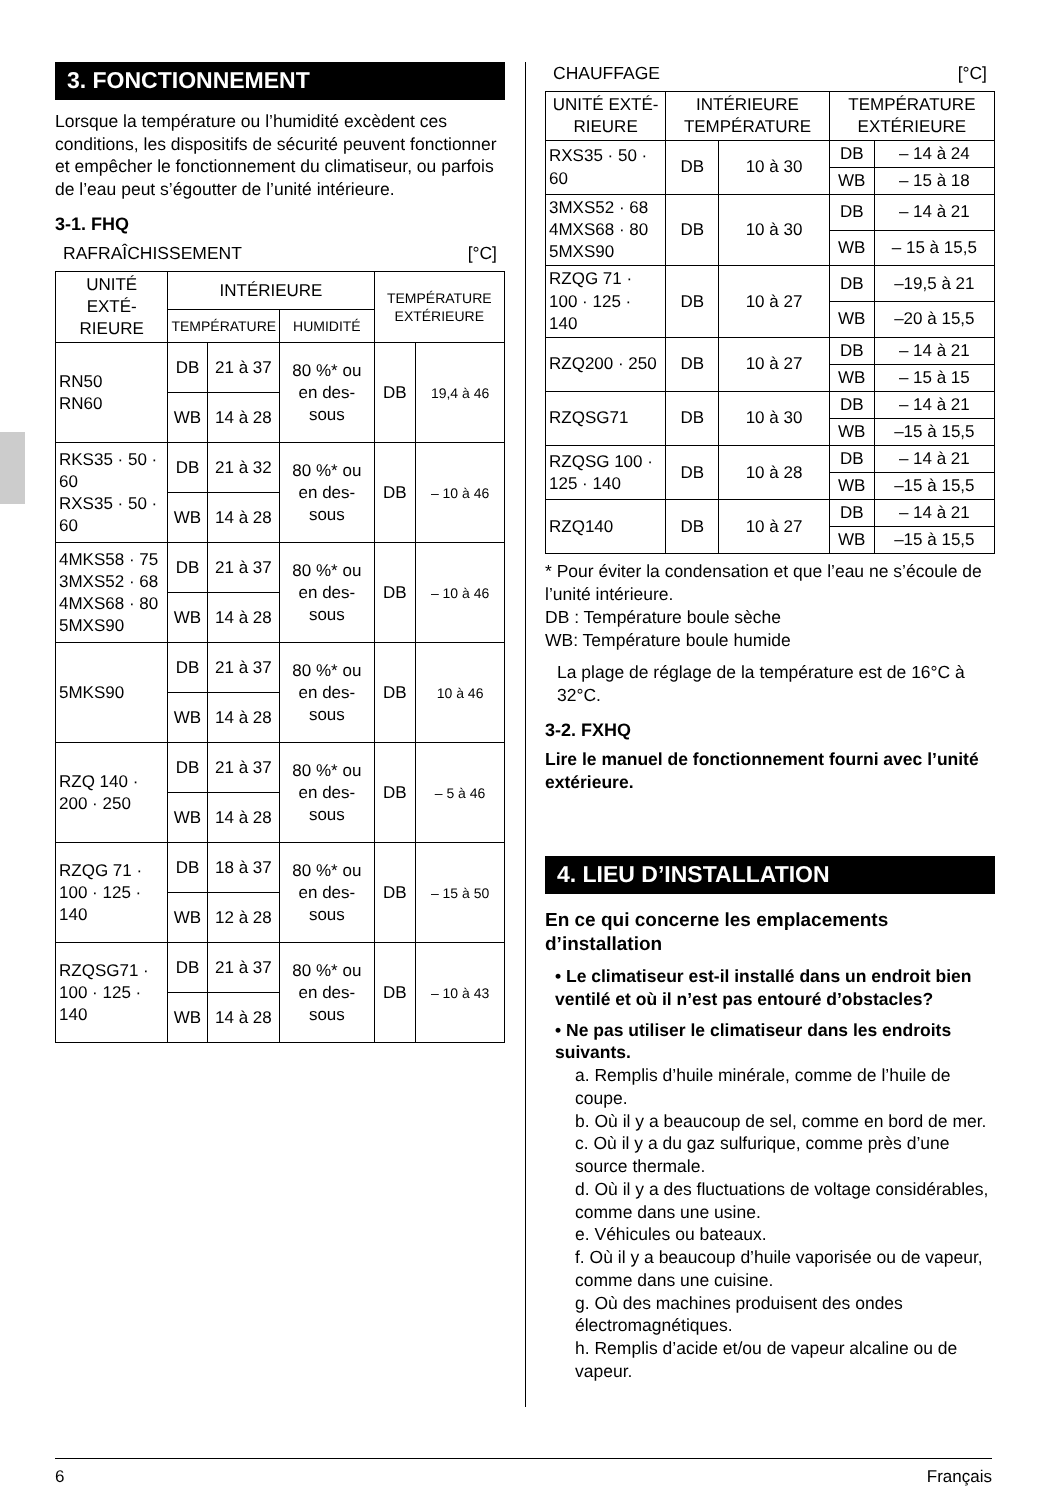3. FONCTIONNEMENT
Lorsque la température ou l’humidité excèdent ces conditions, les dispositifs de sécurité peuvent fonctionner et empêcher le fonctionnement du climatiseur, ou parfois de l’eau peut s’égoutter de l’unité intérieure.
3-1. FHQ
RAFRAÎCHISSEMENT [°C]
| UNITÉ EXTÉ-RIEURE | INTÉRIEURE | | | TEMPÉRATURE EXTÉRIEURE | |
| --- | --- | --- | --- | --- | --- |
| | TEMPÉRATURE | | HUMIDITÉ | | |
| RN50 RN60 | DB | 21 à 37 | 80 %* ou en des-sous | DB | 19,4 à 46 |
| | WB | 14 à 28 | | | |
| RKS35 · 50 · 60 RXS35 · 50 · 60 | DB | 21 à 32 | 80 %* ou en des-sous | DB | – 10 à 46 |
| | WB | 14 à 28 | | | |
| 4MKS58 · 75 3MXS52 · 68 4MXS68 · 80 5MXS90 | DB | 21 à 37 | 80 %* ou en des-sous | DB | – 10 à 46 |
| | WB | 14 à 28 | | | |
| 5MKS90 | DB | 21 à 37 | 80 %* ou en des-sous | DB | 10 à 46 |
| | WB | 14 à 28 | | | |
| RZQ 140 · 200 · 250 | DB | 21 à 37 | 80 %* ou en des-sous | DB | – 5 à 46 |
| | WB | 14 à 28 | | | |
| RZQG 71 · 100 · 125 · 140 | DB | 18 à 37 | 80 %* ou en des-sous | DB | – 15 à 50 |
| | WB | 12 à 28 | | | |
| RZQSG71 · 100 · 125 · 140 | DB | 21 à 37 | 80 %* ou en des-sous | DB | – 10 à 43 |
| | WB | 14 à 28 | | | |
CHAUFFAGE [°C]
| UNITÉ EXTÉ-RIEURE | INTÉRIEURE TEMPÉRATURE | | TEMPÉRATURE EXTÉRIEURE | |
| --- | --- | --- | --- | --- |
| RXS35 · 50 · 60 | DB | 10 à 30 | DB | – 14 à 24 |
| | | | WB | – 15 à 18 |
| 3MXS52 · 68 4MXS68 · 80 5MXS90 | DB | 10 à 30 | DB | – 14 à 21 |
| | | | WB | – 15 à 15,5 |
| RZQG 71 · 100 · 125 · 140 | DB | 10 à 27 | DB | –19,5 à 21 |
| | | | WB | –20 à 15,5 |
| RZQ200 · 250 | DB | 10 à 27 | DB | – 14 à 21 |
| | | | WB | – 15 à 15 |
| RZQSG71 | DB | 10 à 30 | DB | – 14 à 21 |
| | | | WB | –15 à 15,5 |
| RZQSG 100 · 125 · 140 | DB | 10 à 28 | DB | – 14 à 21 |
| | | | WB | –15 à 15,5 |
| RZQ140 | DB | 10 à 27 | DB | – 14 à 21 |
| | | | WB | –15 à 15,5 |
* Pour éviter la condensation et que l’eau ne s’écoule de l’unité intérieure.
DB : Température boule sèche
WB: Température boule humide
La plage de réglage de la température est de 16°C à 32°C.
3-2. FXHQ
Lire le manuel de fonctionnement fourni avec l’unité extérieure.
4. LIEU D’INSTALLATION
En ce qui concerne les emplacements d’installation
• Le climatiseur est-il installé dans un endroit bien ventilé et où il n’est pas entouré d’obstacles?
• Ne pas utiliser le climatiseur dans les endroits suivants.
a. Remplis d’huile minérale, comme de l’huile de coupe.
b. Où il y a beaucoup de sel, comme en bord de mer.
c. Où il y a du gaz sulfurique, comme près d’une source thermale.
d. Où il y a des fluctuations de voltage considérables, comme dans une usine.
e. Véhicules ou bateaux.
f. Où il y a beaucoup d’huile vaporisée ou de vapeur, comme dans une cuisine.
g. Où des machines produisent des ondes électromagnétiques.
h. Remplis d’acide et/ou de vapeur alcaline ou de vapeur.
6 Français